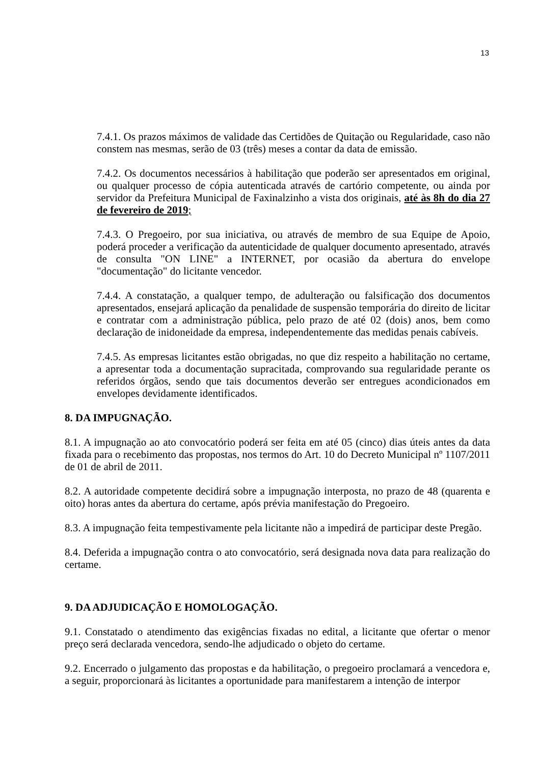13
7.4.1. Os prazos máximos de validade das Certidões de Quitação ou Regularidade, caso não constem nas mesmas, serão de 03 (três) meses a contar da data de emissão.
7.4.2. Os documentos necessários à habilitação que poderão ser apresentados em original, ou qualquer processo de cópia autenticada através de cartório competente, ou ainda por servidor da Prefeitura Municipal de Faxinalzinho a vista dos originais, até às 8h do dia 27 de fevereiro de 2019;
7.4.3. O Pregoeiro, por sua iniciativa, ou através de membro de sua Equipe de Apoio, poderá proceder a verificação da autenticidade de qualquer documento apresentado, através de consulta "ON LINE" a INTERNET, por ocasião da abertura do envelope "documentação" do licitante vencedor.
7.4.4. A constatação, a qualquer tempo, de adulteração ou falsificação dos documentos apresentados, ensejará aplicação da penalidade de suspensão temporária do direito de licitar e contratar com a administração pública, pelo prazo de até 02 (dois) anos, bem como declaração de inidoneidade da empresa, independentemente das medidas penais cabíveis.
7.4.5. As empresas licitantes estão obrigadas, no que diz respeito a habilitação no certame, a apresentar toda a documentação supracitada, comprovando sua regularidade perante os referidos órgãos, sendo que tais documentos deverão ser entregues acondicionados em envelopes devidamente identificados.
8. DA IMPUGNAÇÃO.
8.1. A impugnação ao ato convocatório poderá ser feita em até 05 (cinco) dias úteis antes da data fixada para o recebimento das propostas, nos termos do Art. 10 do Decreto Municipal nº 1107/2011 de 01 de abril de 2011.
8.2. A autoridade competente decidirá sobre a impugnação interposta, no prazo de 48 (quarenta e oito) horas antes da abertura do certame, após prévia manifestação do Pregoeiro.
8.3. A impugnação feita tempestivamente pela licitante não a impedirá de participar deste Pregão.
8.4. Deferida a impugnação contra o ato convocatório, será designada nova data para realização do certame.
9. DA ADJUDICAÇÃO E HOMOLOGAÇÃO.
9.1. Constatado o atendimento das exigências fixadas no edital, a licitante que ofertar o menor preço será declarada vencedora, sendo-lhe adjudicado o objeto do certame.
9.2. Encerrado o julgamento das propostas e da habilitação, o pregoeiro proclamará a vencedora e, a seguir, proporcionará às licitantes a oportunidade para manifestarem a intenção de interpor